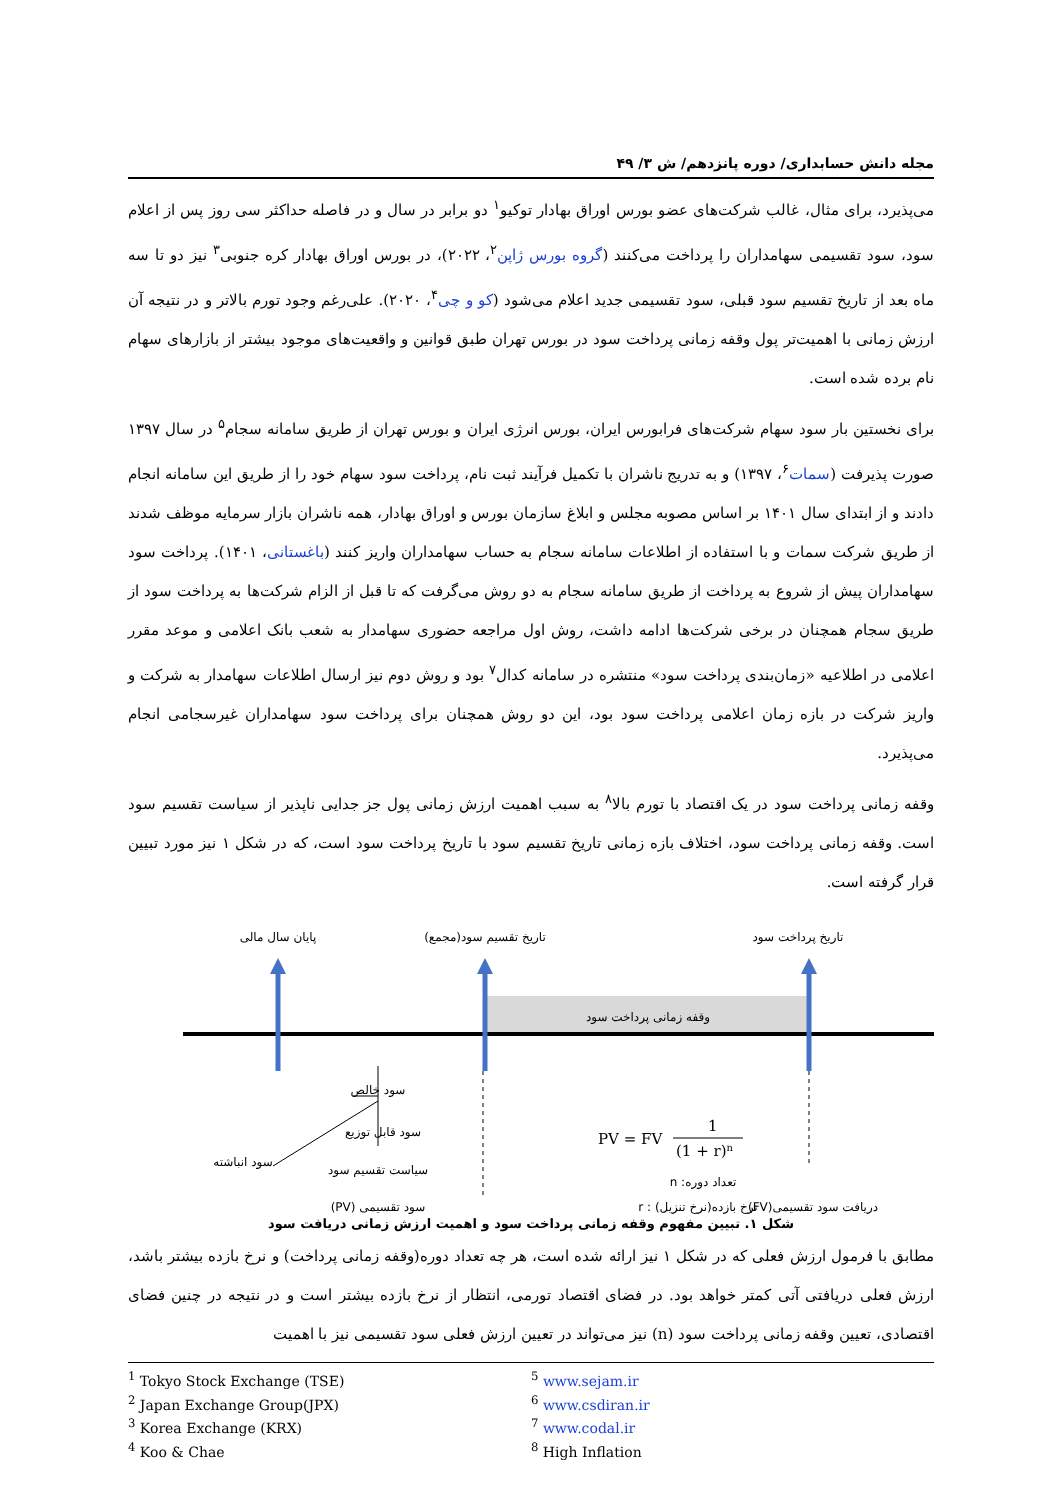مجله دانش حسابداری/ دوره پانزدهم/ ش ۳/ ۴۹
می‌پذیرد، برای مثال، غالب شرکت‌های عضو بورس اوراق بهادار توکیو<sup>۱</sup> دو برابر در سال و در فاصله حداکثر سی روز پس از اعلام سود، سود تقسیمی سهامداران را پرداخت می‌کنند (گروه بورس ژاپن<sup>۲</sup>، ۲۰۲۲)، در بورس اوراق بهادار کره جنوبی<sup>۳</sup> نیز دو تا سه ماه بعد از تاریخ تقسیم سود قبلی، سود تقسیمی جدید اعلام می‌شود (کو و چی<sup>۴</sup>، ۲۰۲۰). علی‌رغم وجود تورم بالاتر و در نتیجه آن ارزش زمانی با اهمیت‌تر پول وقفه زمانی پرداخت سود در بورس تهران طبق قوانین و واقعیت‌های موجود بیشتر از بازارهای سهام نام برده شده است.
برای نخستین بار سود سهام شرکت‌های فرابورس ایران، بورس انرژی ایران و بورس تهران از طریق سامانه سجام<sup>۵</sup> در سال ۱۳۹۷ صورت پذیرفت (سمات<sup>۶</sup>، ۱۳۹۷) و به تدریج ناشران با تکمیل فرآیند ثبت نام، پرداخت سود سهام خود را از طریق این سامانه انجام دادند و از ابتدای سال ۱۴۰۱ بر اساس مصوبه مجلس و ابلاغ سازمان بورس و اوراق بهادار، همه ناشران بازار سرمایه موظف شدند از طریق شرکت سمات و با استفاده از اطلاعات سامانه سجام به حساب سهامداران واریز کنند (باغستانی، ۱۴۰۱). پرداخت سود سهامداران پیش از شروع به پرداخت از طریق سامانه سجام به دو روش می‌گرفت که تا قبل از الزام شرکت‌ها به پرداخت سود از طریق سجام همچنان در برخی شرکت‌ها ادامه داشت، روش اول مراجعه حضوری سهامدار به شعب بانک اعلامی و موعد مقرر اعلامی در اطلاعیه «زمان‌بندی پرداخت سود» منتشره در سامانه کدال<sup>۷</sup> بود و روش دوم نیز ارسال اطلاعات سهامدار به شرکت و واریز شرکت در بازه زمان اعلامی پرداخت سود بود، این دو روش همچنان برای پرداخت سود سهامداران غیرسجامی انجام می‌پذیرد.
وقفه زمانی پرداخت سود در یک اقتصاد با تورم بالا<sup>۸</sup> به سبب اهمیت ارزش زمانی پول جز جدایی ناپذیر از سیاست تقسیم سود است. وقفه زمانی پرداخت سود، اختلاف بازه زمانی تاریخ تقسیم سود با تاریخ پرداخت سود است، که در شکل ۱ نیز مورد تبیین قرار گرفته است.
پایان سال مالی
تاریخ تقسیم سود(مجمع)
تاریخ پرداخت سود
وقفه زمانی پرداخت سود
سود خالص
سود قابل توزیع
سود انباشته
سیاست تقسیم سود
سود تقسیمی (PV)
تعداد دوره: n
نرخ بازده(نرخ تنزیل) : r
دریافت سود تقسیمی(FV)
PV = FV
1
(1 + r)n
شکل ۱. تبیین مفهوم وقفه زمانی پرداخت سود و اهمیت ارزش زمانی دریافت سود
مطابق با فرمول ارزش فعلی که در شکل ۱ نیز ارائه شده است، هر چه تعداد دوره(وقفه زمانی پرداخت) و نرخ بازده بیشتر باشد، ارزش فعلی دریافتی آتی کمتر خواهد بود. در فضای اقتصاد تورمی، انتظار از نرخ بازده بیشتر است و در نتیجه در چنین فضای اقتصادی، تعیین وقفه زمانی پرداخت سود (n) نیز می‌تواند در تعیین ارزش فعلی سود تقسیمی نیز با اهمیت
<sup>1</sup> Tokyo Stock Exchange (TSE)
<sup>2</sup> Japan Exchange Group(JPX)
<sup>3</sup> Korea Exchange (KRX)
<sup>4</sup> Koo & Chae
<sup>5</sup> www.sejam.ir
<sup>6</sup> www.csdiran.ir
<sup>7</sup> www.codal.ir
<sup>8</sup> High Inflation